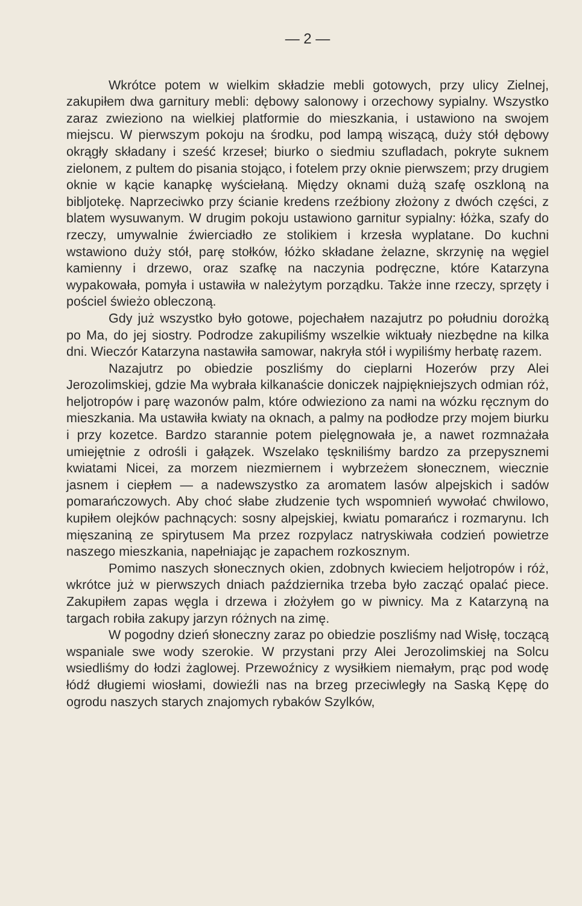— 2 —
Wkrótce potem w wielkim składzie mebli gotowych, przy ulicy Zielnej, zakupiłem dwa garnitury mebli: dębowy salonowy i orzechowy sypialny. Wszystko zaraz zwieziono na wielkiej platformie do mieszkania, i ustawiono na swojem miejscu. W pierwszym pokoju na środku, pod lampą wiszącą, duży stół dębowy okrągły składany i sześć krzeseł; biurko o siedmiu szufladach, pokryte suknem zielonem, z pultem do pisania stojąco, i fotelem przy oknie pierwszem; przy drugiem oknie w kącie kanapkę wyściełaną. Między oknami dużą szafę oszkloną na bibljotekę. Naprzeciwko przy ścianie kredens rzeźbiony złożony z dwóch części, z blatem wysuwanym. W drugim pokoju ustawiono garnitur sypialny: łóżka, szafy do rzeczy, umywalnie źwierciadło ze stolikiem i krzesła wyplatane. Do kuchni wstawiono duży stół, parę stołków, łóżko składane żelazne, skrzynię na węgiel kamienny i drzewo, oraz szafkę na naczynia podręczne, które Katarzyna wypakowała, pomyła i ustawiła w należytym porządku. Także inne rzeczy, sprzęty i pościel świeżo obleczoną.
Gdy już wszystko było gotowe, pojechałem nazajutrz po południu dorożką po Ma, do jej siostry. Podrodze zakupiliśmy wszelkie wiktuały niezbędne na kilka dni. Wieczór Katarzyna nastawiła samowar, nakryła stół i wypiliśmy herbatę razem.
Nazajutrz po obiedzie poszliśmy do cieplarni Hozerów przy Alei Jerozolimskiej, gdzie Ma wybrała kilkanaście doniczek najpiękniejszych odmian róż, heljotropów i parę wazonów palm, które odwieziono za nami na wózku ręcznym do mieszkania. Ma ustawiła kwiaty na oknach, a palmy na podłodze przy mojem biurku i przy kozetce. Bardzo starannie potem pielęgnowała je, a nawet rozmnażała umiejętnie z odrośli i gałązek. Wszelako tęskniliśmy bardzo za przepysznemi kwiatami Nicei, za morzem niezmiernem i wybrzeżem słonecznem, wiecznie jasnem i ciepłem — a nadewszystko za aromatem lasów alpejskich i sadów pomarańczowych. Aby choć słabe złudzenie tych wspomnień wywołać chwilowo, kupiłem olejków pachnących: sosny alpejskiej, kwiatu pomarańcz i rozmarynu. Ich mięszaniną ze spirytusem Ma przez rozpylacz natryskiwała codzień powietrze naszego mieszkania, napełniając je zapachem rozkosznym.
Pomimo naszych słonecznych okien, zdobnych kwieciem heljotropów i róż, wkrótce już w pierwszych dniach października trzeba było zacząć opalać piece. Zakupiłem zapas węgla i drzewa i złożyłem go w piwnicy. Ma z Katarzyną na targach robiła zakupy jarzyn różnych na zimę.
W pogodny dzień słoneczny zaraz po obiedzie poszliśmy nad Wisłę, toczącą wspaniale swe wody szerokie. W przystani przy Alei Jerozolimskiej na Solcu wsiedliśmy do łodzi żaglowej. Przewoźnicy z wysiłkiem niemałym, prąc pod wodę łódź długiemi wiosłami, dowieźli nas na brzeg przeciwległy na Saską Kępę do ogrodu naszych starych znajomych rybaków Szylków,